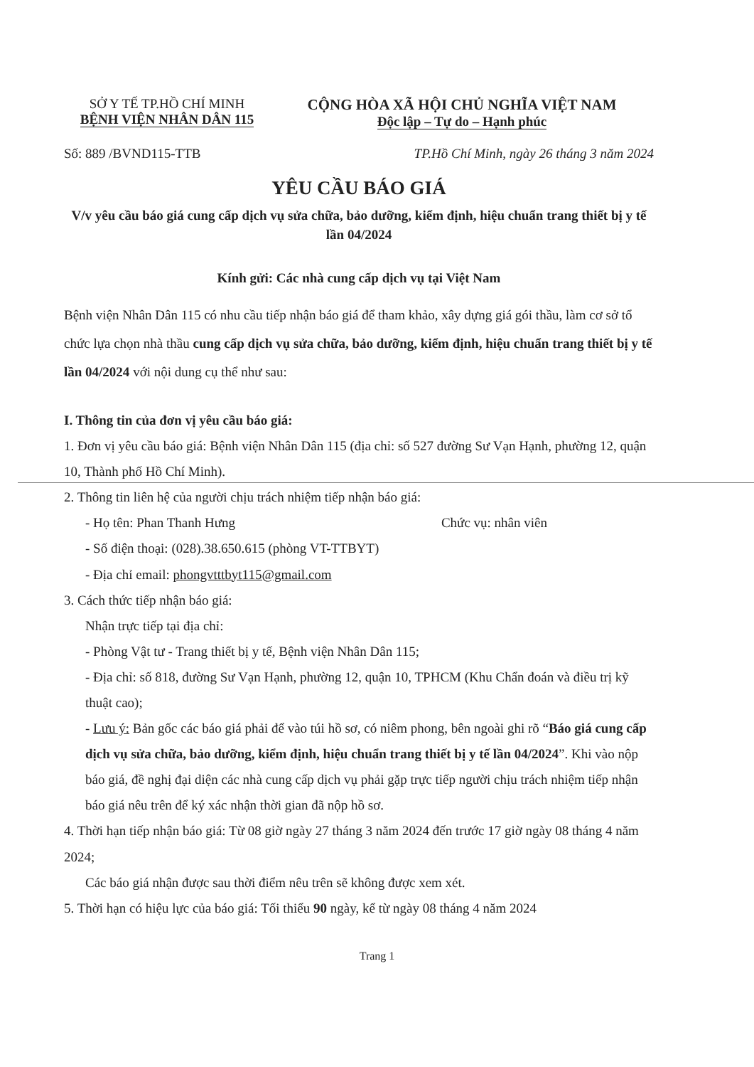SỞ Y TẾ TP.HỒ CHÍ MINH
BỆNH VIỆN NHÂN DÂN 115
CỘNG HÒA XÃ HỘI CHỦ NGHĨA VIỆT NAM
Độc lập – Tự do – Hạnh phúc
Số: 889 /BVND115-TTB TP.Hồ Chí Minh, ngày 26 tháng 3 năm 2024
YÊU CẦU BÁO GIÁ
V/v yêu cầu báo giá cung cấp dịch vụ sửa chữa, bảo dưỡng, kiểm định, hiệu chuẩn trang thiết bị y tế lần 04/2024
Kính gửi: Các nhà cung cấp dịch vụ tại Việt Nam
Bệnh viện Nhân Dân 115 có nhu cầu tiếp nhận báo giá để tham khảo, xây dựng giá gói thầu, làm cơ sở tổ chức lựa chọn nhà thầu cung cấp dịch vụ sửa chữa, bảo dưỡng, kiểm định, hiệu chuẩn trang thiết bị y tế lần 04/2024 với nội dung cụ thể như sau:
I. Thông tin của đơn vị yêu cầu báo giá:
1. Đơn vị yêu cầu báo giá: Bệnh viện Nhân Dân 115 (địa chỉ: số 527 đường Sư Vạn Hạnh, phường 12, quận 10, Thành phố Hồ Chí Minh).
2. Thông tin liên hệ của người chịu trách nhiệm tiếp nhận báo giá:
- Họ tên: Phan Thanh Hưng Chức vụ: nhân viên
- Số điện thoại: (028).38.650.615 (phòng VT-TTBYT)
- Địa chỉ email: phongvtttbyt115@gmail.com
3. Cách thức tiếp nhận báo giá:
Nhận trực tiếp tại địa chỉ:
- Phòng Vật tư - Trang thiết bị y tế, Bệnh viện Nhân Dân 115;
- Địa chỉ: số 818, đường Sư Vạn Hạnh, phường 12, quận 10, TPHCM (Khu Chẩn đoán và điều trị kỹ thuật cao);
- Lưu ý: Bản gốc các báo giá phải để vào túi hồ sơ, có niêm phong, bên ngoài ghi rõ “Báo giá cung cấp dịch vụ sửa chữa, bảo dưỡng, kiểm định, hiệu chuẩn trang thiết bị y tế lần 04/2024”. Khi vào nộp báo giá, đề nghị đại diện các nhà cung cấp dịch vụ phải gặp trực tiếp người chịu trách nhiệm tiếp nhận báo giá nêu trên để ký xác nhận thời gian đã nộp hồ sơ.
4. Thời hạn tiếp nhận báo giá: Từ 08 giờ ngày 27 tháng 3 năm 2024 đến trước 17 giờ ngày 08 tháng 4 năm 2024;
Các báo giá nhận được sau thời điểm nêu trên sẽ không được xem xét.
5. Thời hạn có hiệu lực của báo giá: Tối thiểu 90 ngày, kể từ ngày 08 tháng 4 năm 2024
Trang 1